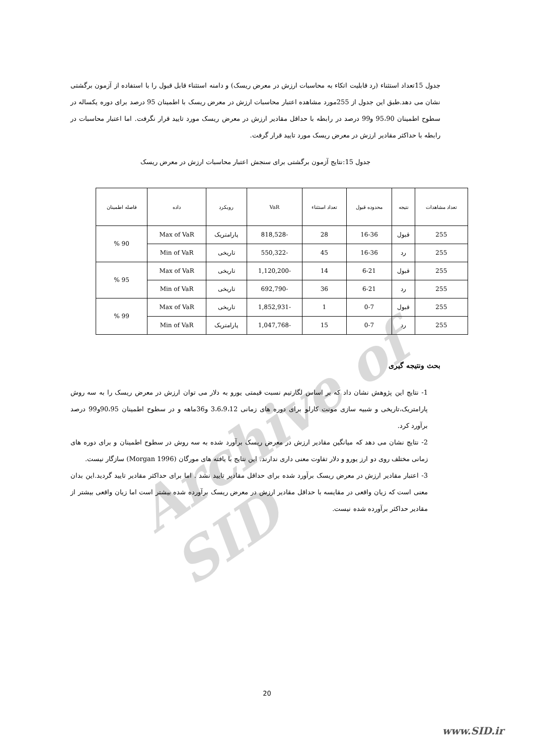Archive of SID
جدول 15تعداد استثناء (رد قابلیت اتکاء به محاسبات ارزش در معرض ریسک) و دامنه استثناء قابل قبول را با استفاده از آزمون برگشتی نشان می دهد.طبق این جدول از 255مورد مشاهده اعتبار محاسبات ارزش در معرض ریسک با اطمینان 95 درصد برای دوره یکساله در سطوح اطمینان 95،90 و99 درصد در رابطه با حداقل مقادیر ارزش در معرض ریسک مورد تایید قرار نگرفت. اما اعتبار محاسبات در رابطه با حداکثر مقادیر ارزش در معرض ریسک مورد تایید قرار گرفت.
جدول 15:نتایج آزمون برگشتی برای سنجش اعتبار محاسبات ارزش در معرض ریسک
| تعداد مشاهدات | نتیجه | محدوده قبول | تعداد استثناء | VaR | رویکرد | داده | فاصله اطمینان |
| --- | --- | --- | --- | --- | --- | --- | --- |
| 255 | قبول | 16-36 | 28 | -818,528 | پارامتریک | Max of VaR | 90 % |
| 255 | رد | 16-36 | 45 | -550,322 | تاریخی | Min of VaR | |
| 255 | قبول | 6-21 | 14 | -1,120,200 | تاریخی | Max of VaR | 95 % |
| 255 | رد | 6-21 | 36 | -692,790 | تاریخی | Min of VaR | |
| 255 | قبول | 0-7 | 1 | -1,852,931 | تاریخی | Max of VaR | 99 % |
| 255 | رد | 0-7 | 15 | -1,047,768 | پارامتریک | Min of VaR | |
بحث ونتیجه گیری
1- نتایج این پژوهش نشان داد که بر اساس لگارتیم نسبت قیمتی یورو به دلار می توان ارزش در معرض ریسک را به سه روش پارامتریک،تاریخی و شبیه سازی مونت کارلو برای دوره های زمانی 3،6،9،12 و36ماهه و در سطوح اطمینان 90،95و99 درصد برآورد کرد.
2- نتایج نشان می دهد که میانگین مقادیر ارزش در معرض ریسک برآورد شده به سه روش در سطوح اطمینان و برای دوره های زمانی مختلف روی دو ارز یورو و دلار تفاوت معنی داری ندارند. این نتایج با یافته های مورگان (Morgan 1996) سازگار نیست.
3- اعتبار مقادیر ارزش در معرض ریسک برآورد شده برای حداقل مقادیر تایید نشد . اما برای حداکثر مقادیر تایید گردید.این بدان معنی است که زیان واقعی در مقایسه با حداقل مقادیر ارزش در معرض ریسک برآورده شده بیشتر است اما زیان واقعی بیشتر از مقادیر حداکثر برآورده شده نیست.
20
www.SID.ir